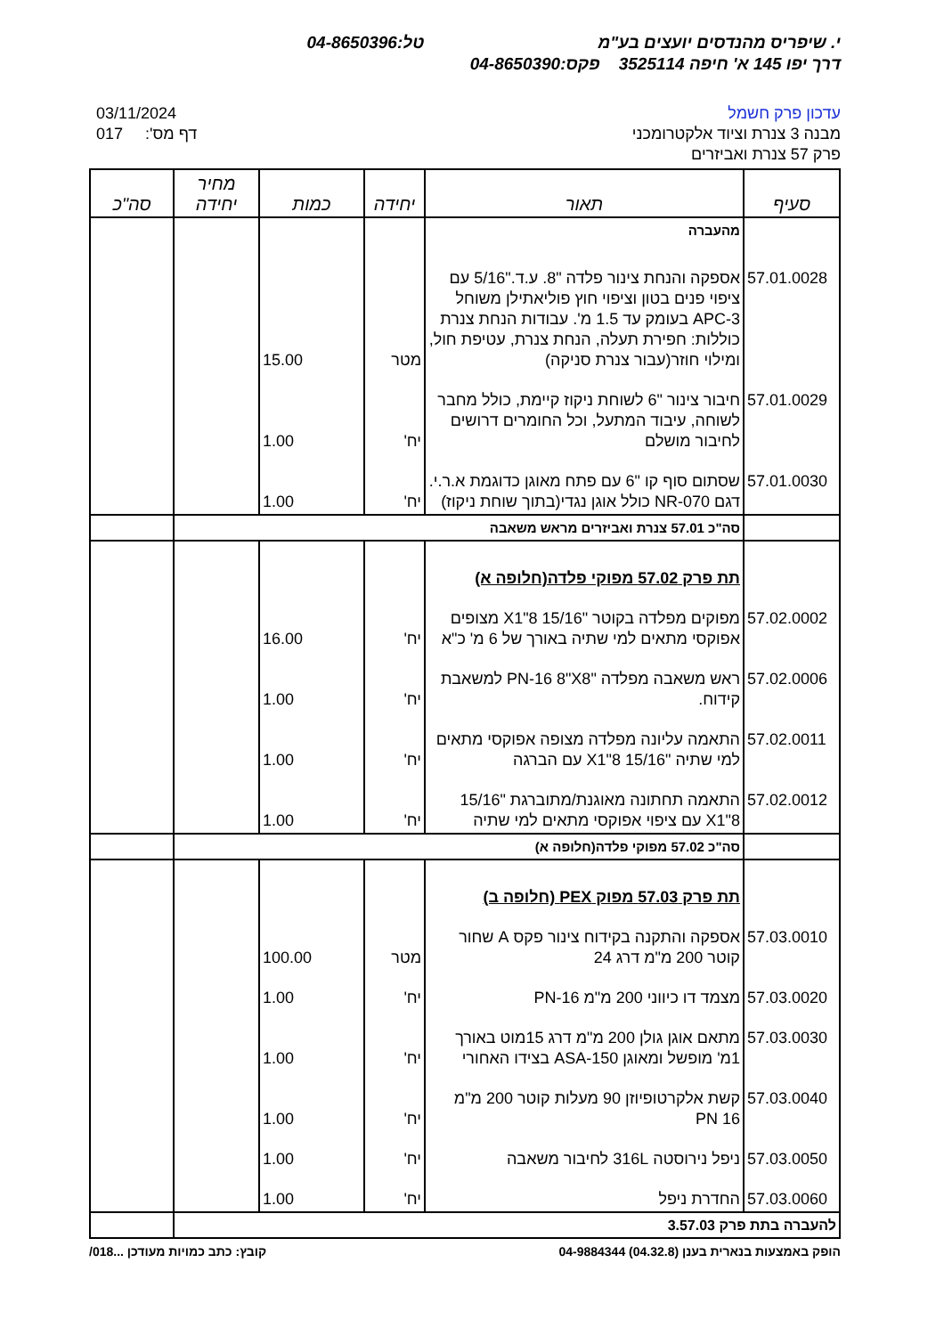י. שיפריס מהנדסים יועצים בע"מ טל:04-8650396
דרך יפו 145 א' חיפה 3525114 פקס:04-8650390
עדכון פרק חשמל
מבנה 3 צנרת וציוד אלקטרומכני
פרק 57 צנרת ואביזרים
03/11/2024
017 :'דף מס
| סעיף | תאור | יחידה | כמות | מחיר יחידה | סה"כ |
| --- | --- | --- | --- | --- | --- |
| | מהעברה | | | | |
| 57.01.0028 | אספקה והנחת צינור פלדה "8. ע.ד."5/16 עם ציפוי פנים בטון וציפוי חוץ פוליאתילן משוחל APC-3 בעומק עד 1.5 מ'. עבודות הנחת צנרת כוללות: חפירת תעלה, הנחת צנרת, עטיפת חול, ומילוי חוזר(עבור צנרת סניקה) | מטר | 15.00 | | |
| 57.01.0029 | חיבור צינור "6 לשוחת ניקוז קיימת, כולל מחבר לשוחה, עיבוד המתעל, וכל החומרים דרושים לחיבור מושלם | יח' | 1.00 | | |
| 57.01.0030 | שסתום סוף קו "6 עם פתח מאוגן כדוגמת א.ר.י. דגם NR-070 כולל אוגן נגדי(בתוך שוחת ניקוז) | יח' | 1.00 | | |
| | סה"כ 57.01 צנרת ואביזרים מראש משאבה | | | | |
| | תת פרק 57.02 מפוקי פלדה(חלופה א) | | | | |
| 57.02.0002 | מפוקים מפלדה בקוטר "15/16 8"X1 מצופים אפוקסי מתאים למי שתיה באורך של 6 מ' כ"א | יח' | 16.00 | | |
| 57.02.0006 | ראש משאבה מפלדה "PN-16 8"X8 למשאבת קידוח. | יח' | 1.00 | | |
| 57.02.0011 | התאמה עליונה מפלדה מצופה אפוקסי מתאים למי שתיה "15/16 8"X1 עם הברגה | יח' | 1.00 | | |
| 57.02.0012 | התאמה תחתונה מאוגנת/מתוברגת "15/16 8"X1 עם ציפוי אפוקסי מתאים למי שתיה | יח' | 1.00 | | |
| | סה"כ 57.02 מפוקי פלדה(חלופה א) | | | | |
| | תת פרק 57.03 מפוק PEX (חלופה ב) | | | | |
| 57.03.0010 | אספקה והתקנה בקידוח צינור פקס A שחור קוטר 200 מ"מ דרג 24 | מטר | 100.00 | | |
| 57.03.0020 | מצמד דו כיווני 200 מ"מ PN-16 | יח' | 1.00 | | |
| 57.03.0030 | מתאם אוגן גולן 200 מ"מ דרג 15מוט באורך 1מ' מופשל ומאוגן ASA-150 בצידו האחורי | יח' | 1.00 | | |
| 57.03.0040 | קשת אלקרטופיוזן 90 מעלות קוטר 200 מ"מ PN 16 | יח' | 1.00 | | |
| 57.03.0050 | ניפל נירוסטה 316L לחיבור משאבה | יח' | 1.00 | | |
| 57.03.0060 | החדרת ניפל | יח' | 1.00 | | |
| להעברה בתת פרק 3.57.03 | | | | | |
הופק באמצעות בנארית בענן (04.32.8) 04-9884344 קובץ: כתב כמויות מעודכן ...018/